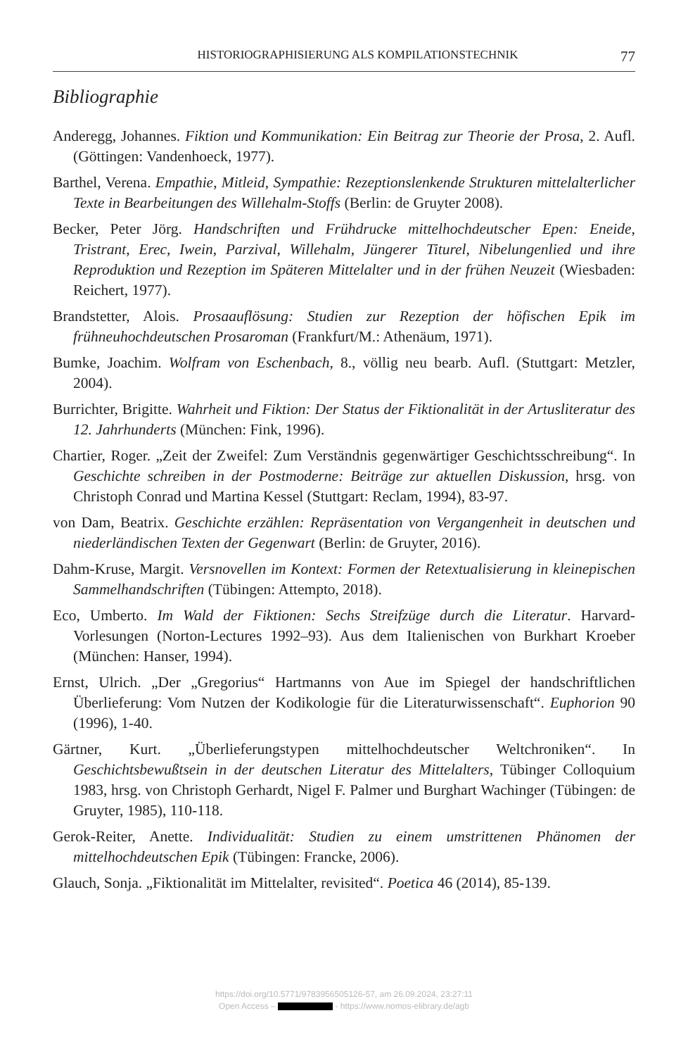HISTORIOGRAPHISIERUNG ALS KOMPILATIONSTECHNIK 77
Bibliographie
Anderegg, Johannes. Fiktion und Kommunikation: Ein Beitrag zur Theorie der Prosa, 2. Aufl. (Göttingen: Vandenhoeck, 1977).
Barthel, Verena. Empathie, Mitleid, Sympathie: Rezeptionslenkende Strukturen mittelalterlicher Texte in Bearbeitungen des Willehalm-Stoffs (Berlin: de Gruyter 2008).
Becker, Peter Jörg. Handschriften und Frühdrucke mittelhochdeutscher Epen: Eneide, Tristrant, Erec, Iwein, Parzival, Willehalm, Jüngerer Titurel, Nibelungenlied und ihre Reproduktion und Rezeption im Späteren Mittelalter und in der frühen Neuzeit (Wiesbaden: Reichert, 1977).
Brandstetter, Alois. Prosaauflösung: Studien zur Rezeption der höfischen Epik im frühneuhochdeutschen Prosaroman (Frankfurt/M.: Athenäum, 1971).
Bumke, Joachim. Wolfram von Eschenbach, 8., völlig neu bearb. Aufl. (Stuttgart: Metzler, 2004).
Burrichter, Brigitte. Wahrheit und Fiktion: Der Status der Fiktionalität in der Artusliteratur des 12. Jahrhunderts (München: Fink, 1996).
Chartier, Roger. „Zeit der Zweifel: Zum Verständnis gegenwärtiger Geschichtsschreibung“. In Geschichte schreiben in der Postmoderne: Beiträge zur aktuellen Diskussion, hrsg. von Christoph Conrad und Martina Kessel (Stuttgart: Reclam, 1994), 83-97.
von Dam, Beatrix. Geschichte erzählen: Repräsentation von Vergangenheit in deutschen und niederländischen Texten der Gegenwart (Berlin: de Gruyter, 2016).
Dahm-Kruse, Margit. Versnovellen im Kontext: Formen der Retextualisierung in kleinepischen Sammelhandschriften (Tübingen: Attempto, 2018).
Eco, Umberto. Im Wald der Fiktionen: Sechs Streifzüge durch die Literatur. Harvard-Vorlesungen (Norton-Lectures 1992–93). Aus dem Italienischen von Burkhart Kroeber (München: Hanser, 1994).
Ernst, Ulrich. „Der „Gregorius“ Hartmanns von Aue im Spiegel der handschriftlichen Überlieferung: Vom Nutzen der Kodikologie für die Literaturwissenschaft“. Euphorion 90 (1996), 1-40.
Gärtner, Kurt. „Überlieferungstypen mittelhochdeutscher Weltchroniken“. In Geschichtsbewußtsein in der deutschen Literatur des Mittelalters, Tübinger Colloquium 1983, hrsg. von Christoph Gerhardt, Nigel F. Palmer und Burghart Wachinger (Tübingen: de Gruyter, 1985), 110-118.
Gerok-Reiter, Anette. Individualität: Studien zu einem umstrittenen Phänomen der mittelhochdeutschen Epik (Tübingen: Francke, 2006).
Glauch, Sonja. „Fiktionalität im Mittelalter, revisited“. Poetica 46 (2014), 85-139.
https://doi.org/10.5771/9783956505126-57, am 26.09.2024, 23:27:11
Open Access – - https://www.nomos-elibrary.de/agb